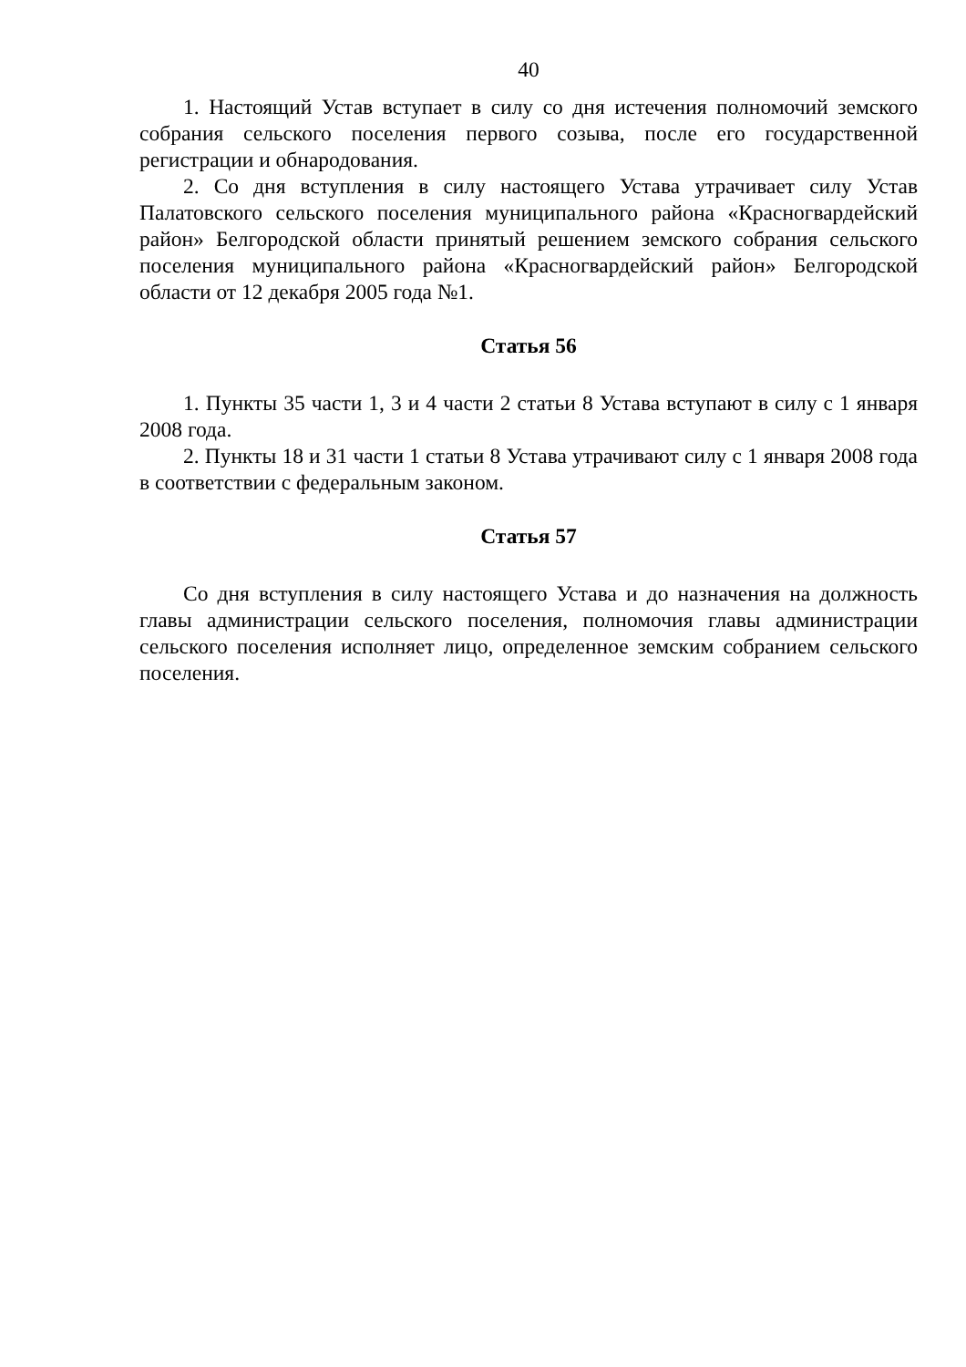40
1. Настоящий Устав вступает в силу со дня истечения полномочий земского собрания сельского поселения первого созыва, после его государственной регистрации и обнародования.
2. Со дня вступления в силу настоящего Устава утрачивает силу Устав Палатовского сельского поселения муниципального района «Красногвардейский район» Белгородской области принятый решением земского собрания сельского поселения муниципального района «Красногвардейский район» Белгородской области от 12 декабря 2005 года №1.
Статья 56
1. Пункты 35 части 1, 3 и 4 части 2 статьи 8 Устава вступают в силу с 1 января 2008 года.
2. Пункты 18 и 31 части 1 статьи 8 Устава утрачивают силу с 1 января 2008 года в соответствии с федеральным законом.
Статья 57
Со дня вступления в силу настоящего Устава и до назначения на должность главы администрации сельского поселения, полномочия главы администрации сельского поселения исполняет лицо, определенное земским собранием сельского поселения.